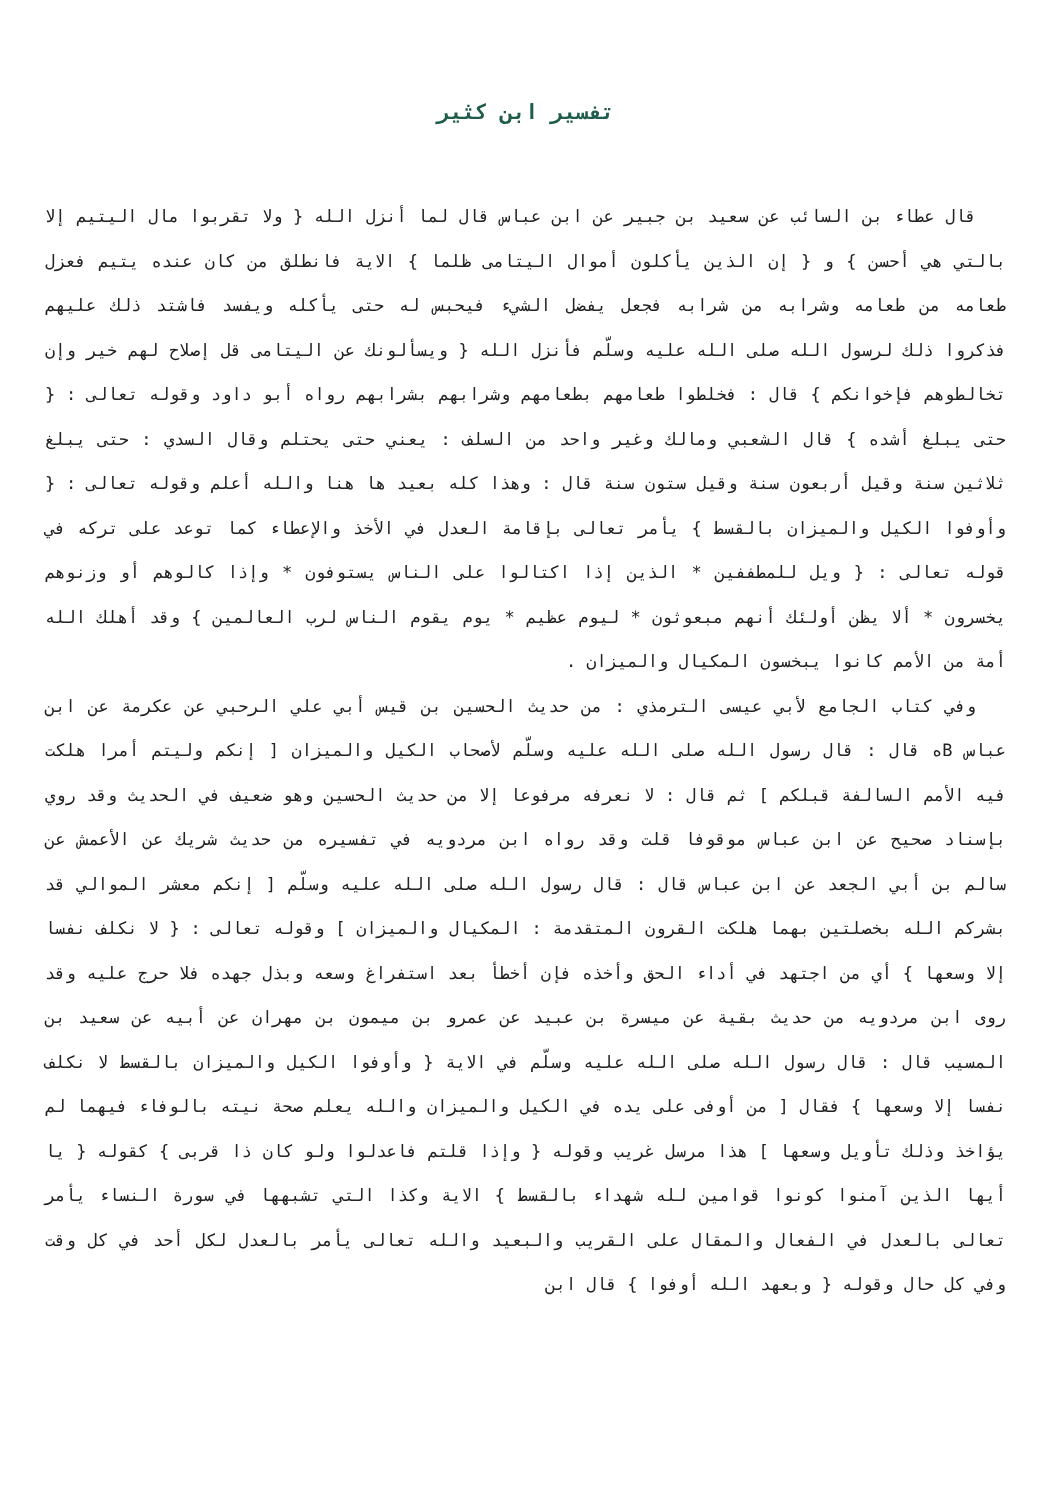تفسير ابن كثير
قال عطاء بن السائب عن سعيد بن جبير عن ابن عباس قال لما أنزل الله { ولا تقربوا مال اليتيم إلا بالتي هي أحسن } و { إن الذين يأكلون أموال اليتامى ظلما } الاية فانطلق من كان عنده يتيم فعزل طعامه من طعامه وشرابه من شرابه فجعل يفضل الشيء فيحبس له حتى يأكله ويفسد فاشتد ذلك عليهم فذكروا ذلك لرسول الله صلى الله عليه وسلّم فأنزل الله { ويسألونك عن اليتامى قل إصلاح لهم خير وإن تخالطوهم فإخوانكم } قال : فخلطوا طعامهم بطعامهم وشرابهم بشرابهم رواه أبو داود وقوله تعالى : { حتى يبلغ أشده } قال الشعبي ومالك وغير واحد من السلف : يعني حتى يحتلم وقال السدي : حتى يبلغ ثلاثين سنة وقيل أربعون سنة وقيل ستون سنة قال : وهذا كله بعيد ها هنا والله أعلم وقوله تعالى : { وأوفوا الكيل والميزان بالقسط } يأمر تعالى بإقامة العدل في الأخذ والإعطاء كما توعد على تركه في قوله تعالى : { ويل للمطففين * الذين إذا اكتالوا على الناس يستوفون * وإذا كالوهم أو وزنوهم يخسرون * ألا يظن أولئك أنهم مبعوثون * ليوم عظيم * يوم يقوم الناس لرب العالمين } وقد أهلك الله أمة من الأمم كانوا يبخسون المكيال والميزان .
وفي كتاب الجامع لأبي عيسى الترمذي : من حديث الحسين بن قيس أبي علي الرحبي عن عكرمة عن ابن عباس Bه قال : قال رسول الله صلى الله عليه وسلّم لأصحاب الكيل والميزان [ إنكم وليتم أمرا هلكت فيه الأمم السالفة قبلكم ] ثم قال : لا نعرفه مرفوعا إلا من حديث الحسين وهو ضعيف في الحديث وقد روي بإسناد صحيح عن ابن عباس موقوفا قلت وقد رواه ابن مردويه في تفسيره من حديث شريك عن الأعمش عن سالم بن أبي الجعد عن ابن عباس قال : قال رسول الله صلى الله عليه وسلّم [ إنكم معشر الموالي قد بشركم الله بخصلتين بهما هلكت القرون المتقدمة : المكيال والميزان ] وقوله تعالى : { لا نكلف نفسا إلا وسعها } أي من اجتهد في أداء الحق وأخذه فإن أخطأ بعد استفراغ وسعه وبذل جهده فلا حرج عليه وقد روى ابن مردويه من حديث بقية عن ميسرة بن عبيد عن عمرو بن ميمون بن مهران عن أبيه عن سعيد بن المسيب قال : قال رسول الله صلى الله عليه وسلّم في الاية { وأوفوا الكيل والميزان بالقسط لا نكلف نفسا إلا وسعها } فقال [ من أوفى على يده في الكيل والميزان والله يعلم صحة نيته بالوفاء فيهما لم يؤاخذ وذلك تأويل وسعها ] هذا مرسل غريب وقوله { وإذا قلتم فاعدلوا ولو كان ذا قربى } كقوله { يا أيها الذين آمنوا كونوا قوامين لله شهداء بالقسط } الاية وكذا التي تشبهها في سورة النساء يأمر تعالى بالعدل في الفعال والمقال على القريب والبعيد والله تعالى يأمر بالعدل لكل أحد في كل وقت وفي كل حال وقوله { وبعهد الله أوفوا } قال ابن